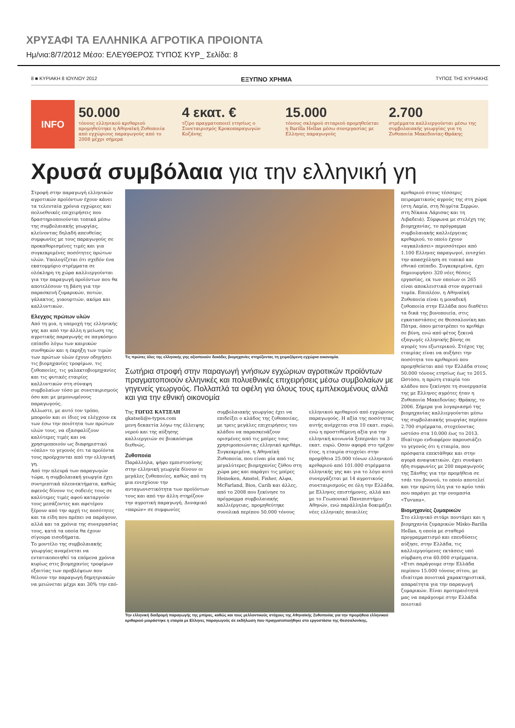ΧΡΥΣΑΦΙ ΤΑ ΕΛΛΗΝΙΚΑ ΑΓΡΟΤΙΚΑ ΠΡΟΙΟΝΤΑ
Ημ/νια:8/7/2012 Μέσο: ΕΛΕΥΘΕΡΟΣ ΤΥΠΟΣ ΚΥΡ_ Σελίδα: 8
8 ■ ΚΥΡΙΑΚΗ 8 ΙΟΥΛΙΟΥ 2012 ΕΞΥΠΝΟ ΧΡΗΜΑ ΤΥΠΟΣ ΤΗΣ ΚΥΡΙΑΚΗΣ
INFO
50.000
τόνους ελληνικού κριθαριού προμηθεύτηκε η Αθηναϊκή Ζυθοποιία από εγχώριους παραγωγούς από το 2008 μέχρι σήμερα
4 εκατ. €
τζίρο πραγματοποιεί ετησίως ο Συνεταιρισμός Κροκοπαραγωγών Κοζάνης
15.000
τόνους σκληρού σιταριού προμηθεύεται η Barilla Hellas μέσω συνεργασίας με Ελληνες παραγωγούς
2.700
στρέμματα καλλιεργούνται μέσω της συμβολαιακής γεωργίας για τη Ζυθοποιία Μακεδονίας-Θράκης
Χρυσά συμβόλαια για την ελληνική γη
Στροφή στην παραγωγή ελληνικών αγροτικών προϊόντων έχουν κάνει τα τελευταία χρόνια εγχώριες και πολυεθνικές επιχειρήσεις που δραστηριοποιούνται τοπικά μέσω της συμβολαιακής γεωργίας, κλείνοντας δηλαδή απευθείας συμφωνίες με τους παραγωγούς σε προκαθορισμένες τιμές και για συγκεκριμένες ποσότητες πρώτων υλών. Υπολογίζεται ότι σχεδόν ένα εκατομμύριο στρέμματα σε ολόκληρη τη χώρα καλλιεργούνται για την παραγωγή προϊόντων που θα αποτελέσουν τη βάση για την παρασκευή ζυμαρικών, ποτών, γάλακτος, γιαουρτιών, ακόμα και καλλυντικών.
Ελεγχος πρώτων υλών
Από τη μια, η υπεροχή της ελληνικής γης και από την άλλη η μείωση της αγροτικής παραγωγής σε παγκόσμιο επίπεδο λόγω των καιρικών συνθηκών και η έκρηξη των τιμών των πρώτων υλών έχουν οδηγήσει τις βιομηχανίες τροφίμων, τις ζυθοποιίες, τις γαλακτοβιομηχανίες και τις φυτικές εταιρίες καλλυντικών στη σύναψη συμβολαίων τόσο με συνεταιρισμούς όσο και με μεμονωμένους παραγωγούς.
Αλλωστε, με αυτό τον τρόπο, μπορούν και οι ίδιες να ελέγχουν εκ των έσω την ποιότητα των πρώτων υλών τους, να εξασφαλίζουν καλύτερες τιμές και να χρησιμοποιούν ως διαφημιστικό «όπλο» το γεγονός ότι τα προϊόντα τους προέρχονται από την ελληνική γη.
Από την πλευρά των παραγωγών τώρα, η συμβολαιακή γεωργία έχει συντριπτικά πλεονεκτήματα, καθώς αφενός δίνουν τις σοδειές τους σε καλύτερες τιμές αφού καταργούν τους μεσάζοντες και αφετέρου ξέρουν από την αρχή τις ποσότητες και τα είδη που πρέπει να παράγουν, αλλά και τα χρόνια της συνεργασίας τους, κατά τα οποία θα έχουν σίγουρα εισοδήματα.
Το μοντέλο της συμβολαιακής γεωργίας αναμένεται να εντατικοποιηθεί τα επόμενα χρόνια κυρίως στις βιομηχανίες τροφίμων εξαιτίας των προβλέψεων που θέλουν την παραγωγή δημητριακών να μειώνεται μέχρι και 30% την επό-
Τις πρώτες ύλες της ελληνικής γης αξιοποιούν δεκάδες βιομηχανίες στηρίζοντας τη χειμαζόμενη εγχώρια οικονομία.
Σωτήρια στροφή στην παραγωγή γνήσιων εγχώριων αγροτικών προϊόντων πραγματοποιούν ελληνικές και πολυεθνικές επιχειρήσεις μέσω συμβολαίων με γηγενείς γεωργούς. Πολλαπλά τα οφέλη για όλους τους εμπλεκομένους αλλά και για την εθνική οικονομία
Της ΓΩΓΩΣ ΚΑΤΣΕΛΗ
gkatseli@e-typos.com
μενη δεκαετία λόγω της έλλειψης νερού και της αύξησης καλλιεργειών σε βιοκαύσιμα διεθνώς.
Ζυθοποιία
Παράλληλα, ψήφο εμπιστοσύνης στην ελληνική γεωργία δίνουν οι μεγάλες ζυθοποιίες, καθώς από τη μια ενισχύουν την ανταγωνιστικότητα των προϊόντων τους και από την άλλη στηρίζουν την αγροτική παραγωγή. Δυναμικό «παρών» σε συμφωνίες συμβολαιακής γεωργίας έχει να επιδείξει ο κλάδος της ζυθοποιίας, με τρεις μεγάλες επιχειρήσεις του κλάδου να παρασκευάζουν ορισμένες από τις μπίρες τους χρησιμοποιώντας ελληνικό κριθάρι.
Συγκεκριμένα, η Αθηναϊκή Ζυθοποιία, που είναι μία από τις μεγαλύτερες βιομηχανίες ζύθου στη χώρα μας και παράγει τις μπίρες Heineken, Amstel, Fisher, Αλφα, McFarland, Bios, Carib και άλλες, από το 2008 που ξεκίνησε το πρόγραμμα συμβολαιακής καλλιέργειας, προμηθεύτηκε συνολικά περίπου 50.000 τόνους ελληνικού κριθαριού από εγχώριους παραγωγούς. Η αξία της ποσότητας αυτής ανέρχεται στα 10 εκατ. ευρώ, ενώ η προστιθέμενη αξία για την ελληνική κοινωνία ξεπερνάει τα 3 εκατ. ευρώ. Οσον αφορά στο τρέχον έτος, η εταιρία στοχεύει στην προμήθεια 25.000 τόνων ελληνικού κριθαριού από 101.000 στρέμματα ελληνικής γης και για το λόγο αυτό συνεργάζεται με 14 αγροτικούς συνεταιρισμούς σε όλη την Ελλάδα, με Ελληνες επιστήμονες, αλλά και με το Γεωπονικό Πανεπιστήμιο Αθηνών, ενώ παράλληλα δοκιμάζει νέες ελληνικές ποικιλίες
Την ελληνική διαδρομή παραγωγής της μπίρας, καθώς και τους μελλοντικούς στόχους της Αθηναϊκής Ζυθοποιίας για την προμήθεια ελληνικού κριθαριού μοιράστηκε η εταιρία με Ελληνες παραγωγούς σε εκδήλωση που πραγματοποιήθηκε στο εργοστάσιο της Θεσσαλονίκης.
κριθαριού στους τέσσερις πειραματικούς αγρούς της στη χώρα (στη Λαμία, στη Νιγρίτα Σερρών, στη Νίκαια Λάρισας και τη Λιβαδειά). Σύμφωνα με στελέχη της βιομηχανίας, το πρόγραμμα συμβολαιακής καλλιέργειας κριθαριού, το οποίο έχουν «αγκαλιάσει» περισσότεροι από 1.100 Ελληνες παραγωγοί, ενισχύει την απασχόληση σε τοπικό και εθνικό επίπεδο. Συγκεκριμένα, έχει δημιουργήσει 320 νέες θέσεις εργασίας, εκ των οποίων οι 265 είναι αποκλειστικά στον αγροτικό τομέα. Επιπλέον, η Αθηναϊκή Ζυθοποιία είναι η μοναδική ζυθοποιία στην Ελλάδα που διαθέτει τα δικά της βυνοποιεία, στις εγκαταστάσεις σε Θεσσαλονίκη και Πάτρα, όπου μετατρέπει το κριθάρι σε βύνη, ενώ από φέτος ξεκινά εξαγωγές ελληνικής βύνης σε αγορές του εξωτερικού. Στόχος της εταιρίας είναι να αυξήσει την ποσότητα του κριθαριού που προμηθεύεται από την Ελλάδα στους 50.000 τόνους ετησίως έως το 2015.
Ωστόσο, η πρώτη εταιρία του κλάδου που ξεκίνησε τη συνεργασία της με Ελληνες αγρότες ήταν η Ζυθοποιία Μακεδονίας- Θράκης, το 2006. Σήμερα για λογαριασμό της βιομηχανίας καλλιεργούνται μέσω της συμβολαιακής γεωργίας περίπου 2.700 στρέμματα, στοχεύοντας ωστόσο στα 10.000 έως το 2013. Ιδιαίτερο ενδιαφέρον παρουσιάζει το γεγονός ότι η εταιρία, που πρόσφατα επεκτάθηκε και στην αγορά αναψυκτικών, έχει συνάψει ήδη συμφωνίες με 200 παραγωγούς της Ξάνθης για την προμήθεια σε τσάι του βουνού, το οποίο αποτελεί και την πρώτη ύλη για το κρύο τσάι που παράγει με την ονομασία «Tuvunu».
Βιομηχανίες ζυμαρικών
Στο ελληνικό σιτάρι ποντάρει και η βιομηχανία ζυμαρικών Misko-Barilla Hellas, η οποία με σταθερό προγραμματισμό και επενδύσεις αύξησε, στην Ελλάδα, τις καλλιεργούμενες εκτάσεις υπό σύμβαση στα 60.000 στρέμματα. «Ετσι παράγουμε στην Ελλάδα περίπου 15.000 τόνους σίτου, με ιδιαίτερα ποιοτικά χαρακτηριστικά, απαραίτητα για την παραγωγή ζυμαρικών. Είναι προτεραιότητά μας να παράγουμε στην Ελλάδα ποιοτικό